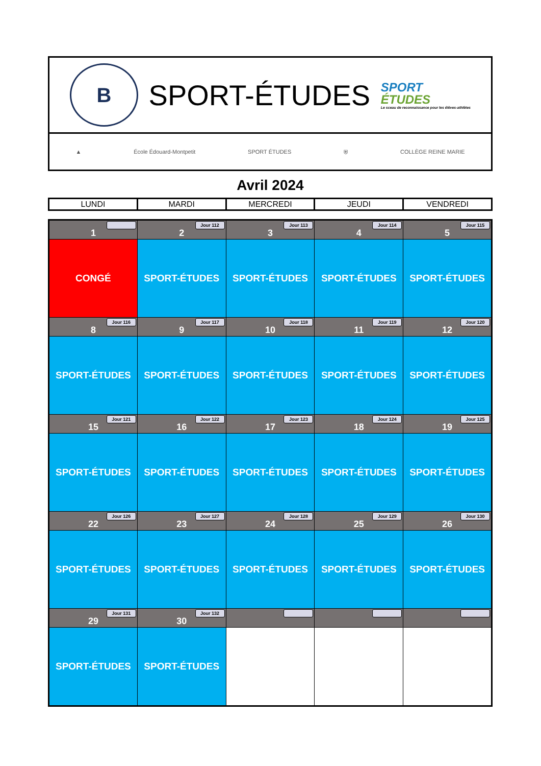B
SPORT-ÉTUDES
SPORT
ÉTUDES
Le sceau de reconnaissance pour les élèves-athlètes
▲ École Édouard-Montpetit SPORT ÉTUDES ⛨ COLLÈGE REINE MARIE
Avril 2024
| LUNDI | MARDI | MERCREDI | JEUDI | VENDREDI |
| 1 | 2 Jour 112 | 3 Jour 113 | 4 Jour 114 | 5 Jour 115 |
| CONGÉ | SPORT-ÉTUDES | SPORT-ÉTUDES | SPORT-ÉTUDES | SPORT-ÉTUDES |
| 8 Jour 116 | 9 Jour 117 | 10 Jour 118 | 11 Jour 119 | 12 Jour 120 |
| SPORT-ÉTUDES | SPORT-ÉTUDES | SPORT-ÉTUDES | SPORT-ÉTUDES | SPORT-ÉTUDES |
| 15 Jour 121 | 16 Jour 122 | 17 Jour 123 | 18 Jour 124 | 19 Jour 125 |
| SPORT-ÉTUDES | SPORT-ÉTUDES | SPORT-ÉTUDES | SPORT-ÉTUDES | SPORT-ÉTUDES |
| 22 Jour 126 | 23 Jour 127 | 24 Jour 128 | 25 Jour 129 | 26 Jour 130 |
| SPORT-ÉTUDES | SPORT-ÉTUDES | SPORT-ÉTUDES | SPORT-ÉTUDES | SPORT-ÉTUDES |
| 29 Jour 131 | 30 Jour 132 | | | |
| SPORT-ÉTUDES | SPORT-ÉTUDES | | | |